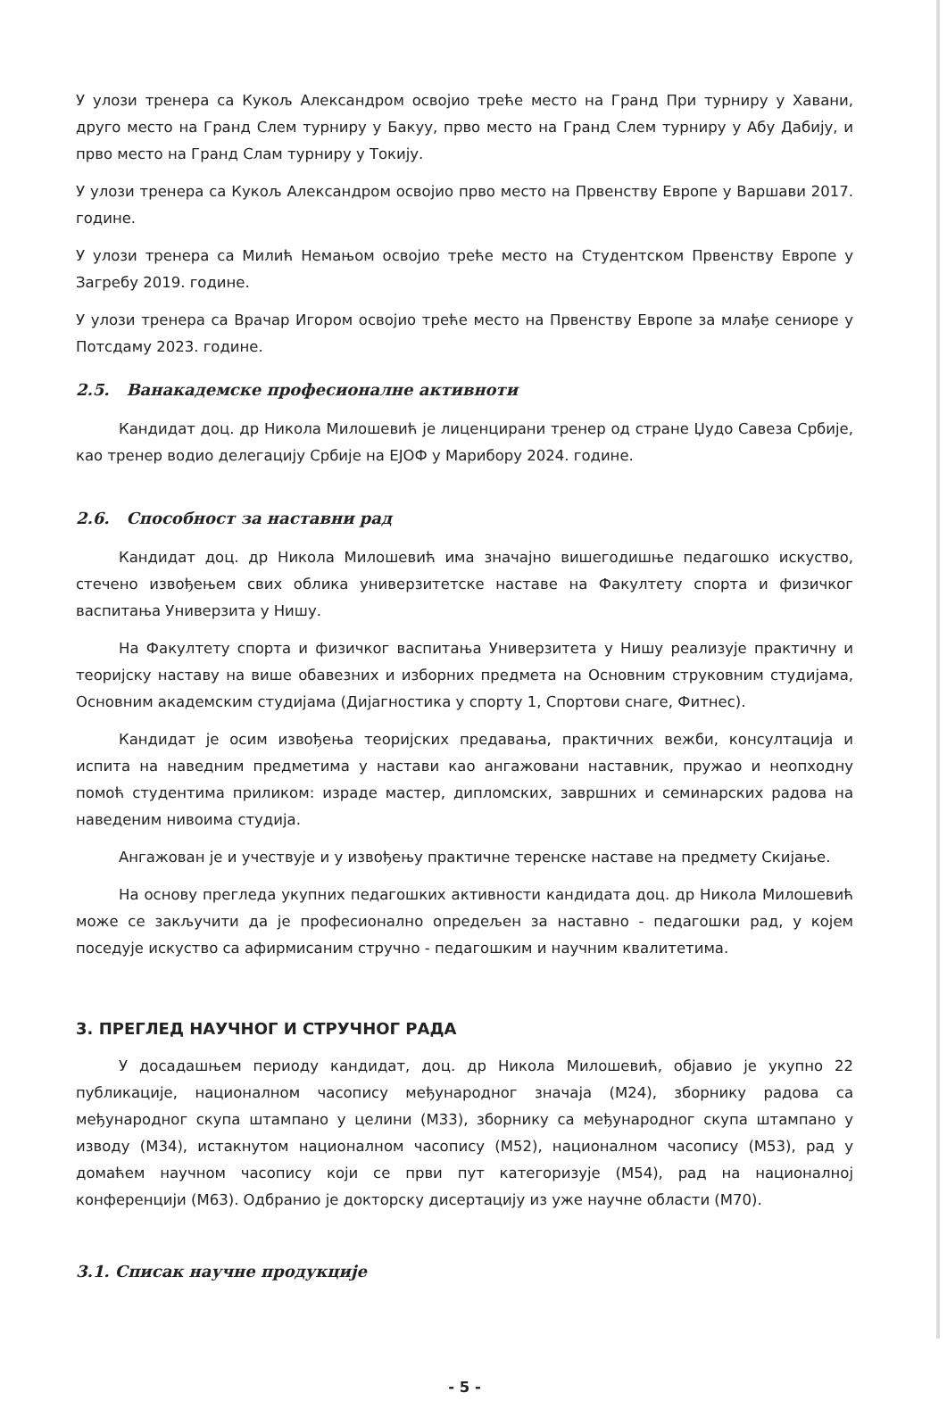У улози тренера са Кукољ Александром освојио треће место на Гранд При турниру у Хавани, друго место на Гранд Слем турниру у Бакуу, прво место на Гранд Слем турниру у Абу Дабију, и прво место на Гранд Слам турниру у Токију.
У улози тренера са Кукољ Александром освојио прво место на Првенству Европе у Варшави 2017. године.
У улози тренера са Милић Немањом освојио треће место на Студентском Првенству Европе у Загребу 2019. године.
У улози тренера са Врачар Игором освојио треће место на Првенству Европе за млађе сениоре у Потсдаму 2023. године.
2.5. Ванакадемске професионалне активноти
Кандидат доц. др Никола Милошевић је лиценцирани тренер од стране Џудо Савеза Србије, као тренер водио делегацију Србије на ЕЈОФ у Марибору 2024. године.
2.6. Способност за наставни рад
Кандидат доц. др Никола Милошевић има значајно вишегодишње педагошко искуство, стечено извођењем свих облика универзитетске наставе на Факултету спорта и физичког васпитања Универзита у Нишу.
На Факултету спорта и физичког васпитања Универзитета у Нишу реализује практичну и теоријску наставу на више обавезних и изборних предмета на Основним струковним студијама, Основним академским студијама (Дијагностика у спорту 1, Спортови снаге, Фитнес).
Кандидат је осим извођења теоријских предавања, практичних вежби, консултација и испита на наведним предметима у настави као ангажовани наставник, пружао и неопходну помоћ студентима приликом: израде мастер, дипломских, завршних и семинарских радова на наведеним нивоима студија.
Ангажован је и учествује и у извођењу практичне теренске наставе на предмету Скијање.
На основу прегледа укупних педагошких активности кандидата доц. др Никола Милошевић може се закључити да је професионално опредељен за наставно - педагошки рад, у којем поседује искуство са афирмисаним стручно - педагошким и научним квалитетима.
3. ПРЕГЛЕД НАУЧНОГ И СТРУЧНОГ РАДА
У досадашњем периоду кандидат, доц. др Никола Милошевић, објавио је укупно 22 публикације, националном часопису међународног значаја (М24), зборнику радова са међународног скупа штампано у целини (М33), зборнику са међународног скупа штампано у изводу (М34), истакнутом националном часопису (М52), националном часопису (М53), рад у домаћем научном часопису који се први пут категоризује (М54), рад на националној конференцији (М63). Одбранио је докторску дисертацију из уже научне области (М70).
3.1. Списак научне продукције
- 5 -